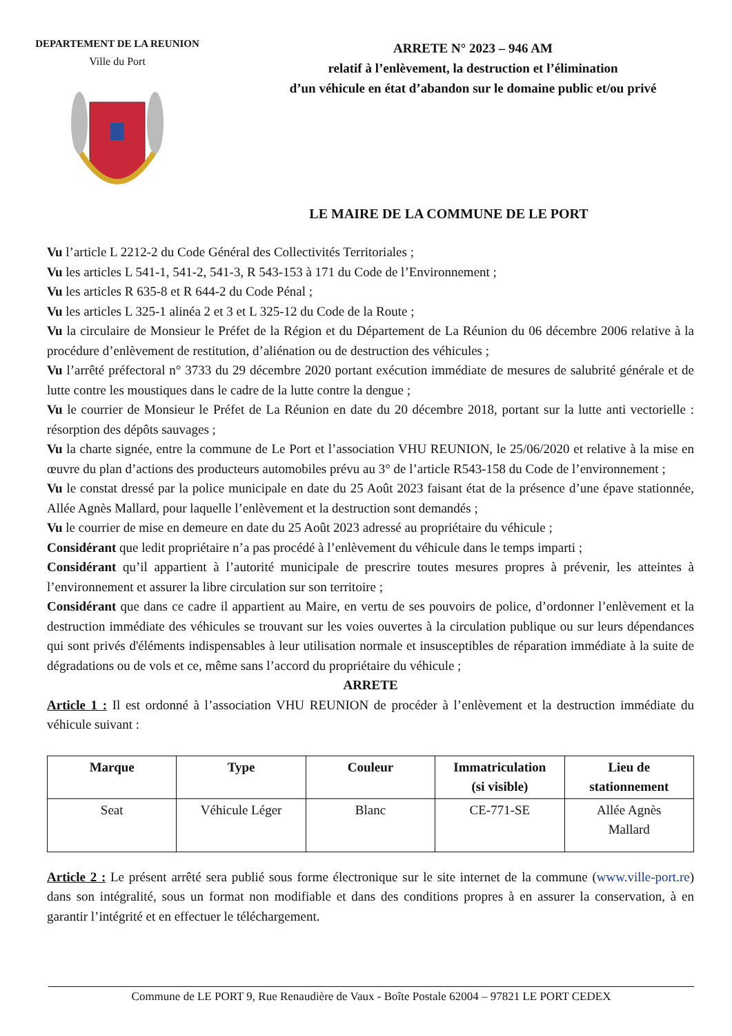DEPARTEMENT DE LA REUNION
Ville du Port
ARRETE N° 2023 – 946 AM
relatif à l’enlèvement, la destruction et l’élimination
d’un véhicule en état d’abandon sur le domaine public et/ou privé
LE MAIRE DE LA COMMUNE DE LE PORT
Vu l’article L 2212-2 du Code Général des Collectivités Territoriales ;
Vu les articles L 541-1, 541-2, 541-3, R 543-153 à 171 du Code de l’Environnement ;
Vu les articles R 635-8 et R 644-2 du Code Pénal ;
Vu les articles L 325-1 alinéa 2 et 3 et L 325-12 du Code de la Route ;
Vu la circulaire de Monsieur le Préfet de la Région et du Département de La Réunion du 06 décembre 2006 relative à la procédure d’enlèvement de restitution, d’aliénation ou de destruction des véhicules ;
Vu l’arrêté préfectoral n° 3733 du 29 décembre 2020 portant exécution immédiate de mesures de salubrité générale et de lutte contre les moustiques dans le cadre de la lutte contre la dengue ;
Vu le courrier de Monsieur le Préfet de La Réunion en date du 20 décembre 2018, portant sur la lutte anti vectorielle : résorption des dépôts sauvages ;
Vu la charte signée, entre la commune de Le Port et l’association VHU REUNION, le 25/06/2020 et relative à la mise en œuvre du plan d’actions des producteurs automobiles prévu au 3° de l’article R543-158 du Code de l’environnement ;
Vu le constat dressé par la police municipale en date du 25 Août 2023 faisant état de la présence d’une épave stationnée, Allée Agnès Mallard, pour laquelle l’enlèvement et la destruction sont demandés ;
Vu le courrier de mise en demeure en date du 25 Août 2023 adressé au propriétaire du véhicule ;
Considérant que ledit propriétaire n’a pas procédé à l’enlèvement du véhicule dans le temps imparti ;
Considérant qu’il appartient à l’autorité municipale de prescrire toutes mesures propres à prévenir, les atteintes à l’environnement et assurer la libre circulation sur son territoire ;
Considérant que dans ce cadre il appartient au Maire, en vertu de ses pouvoirs de police, d’ordonner l’enlèvement et la destruction immédiate des véhicules se trouvant sur les voies ouvertes à la circulation publique ou sur leurs dépendances qui sont privés d'éléments indispensables à leur utilisation normale et insusceptibles de réparation immédiate à la suite de dégradations ou de vols et ce, même sans l’accord du propriétaire du véhicule ;
ARRETE
Article 1 : Il est ordonné à l’association VHU REUNION de procéder à l’enlèvement et la destruction immédiate du véhicule suivant :
| Marque | Type | Couleur | Immatriculation (si visible) | Lieu de stationnement |
| --- | --- | --- | --- | --- |
| Seat | Véhicule Léger | Blanc | CE-771-SE | Allée Agnès Mallard |
Article 2 : Le présent arrêté sera publié sous forme électronique sur le site internet de la commune (www.ville-port.re) dans son intégralité, sous un format non modifiable et dans des conditions propres à en assurer la conservation, à en garantir l’intégrité et en effectuer le téléchargement.
Commune de LE PORT 9, Rue Renaudière de Vaux - Boîte Postale 62004 – 97821 LE PORT CEDEX